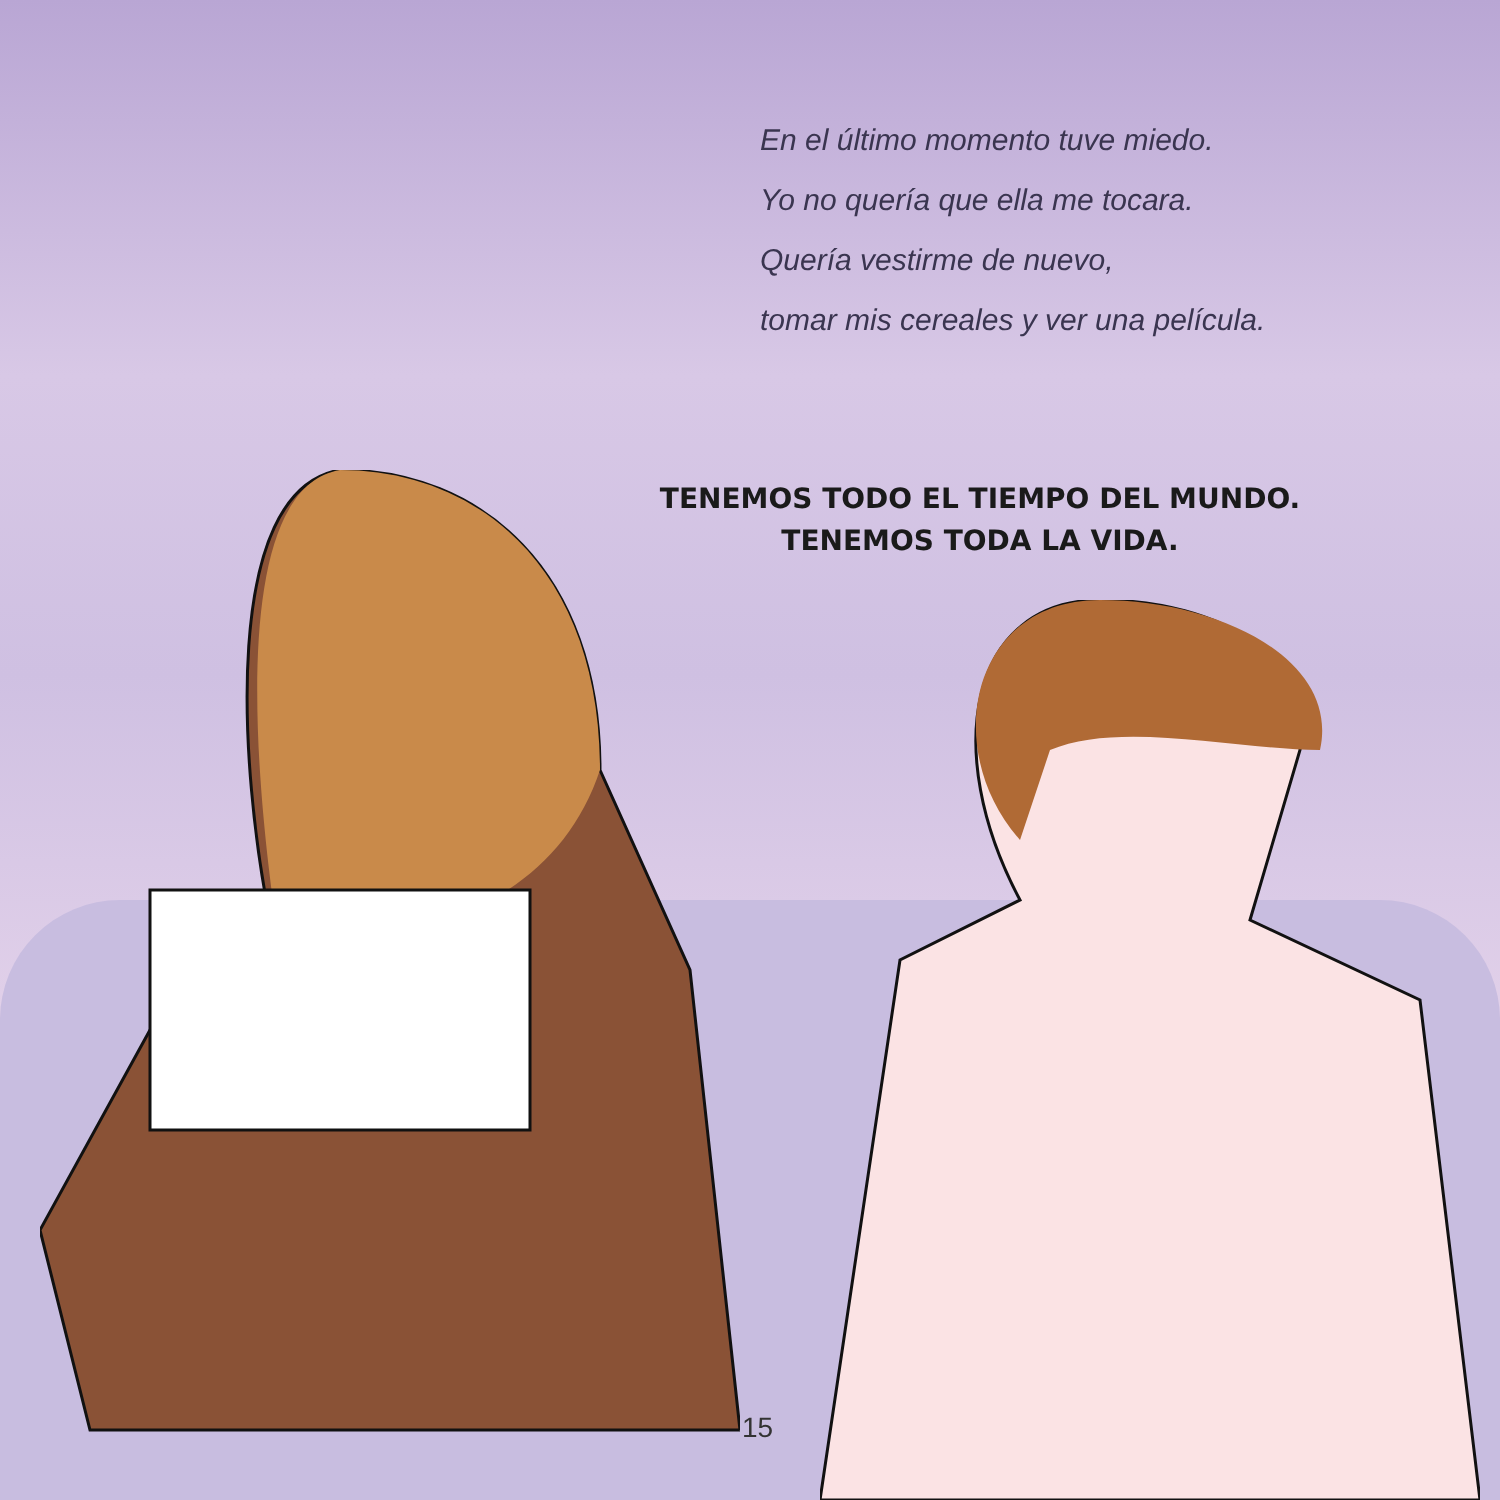En el último momento tuve miedo.
Yo no quería que ella me tocara.
Quería vestirme de nuevo,
tomar mis cereales y ver una película.
TENEMOS TODO EL TIEMPO DEL MUNDO.
TENEMOS TODA LA VIDA.
15